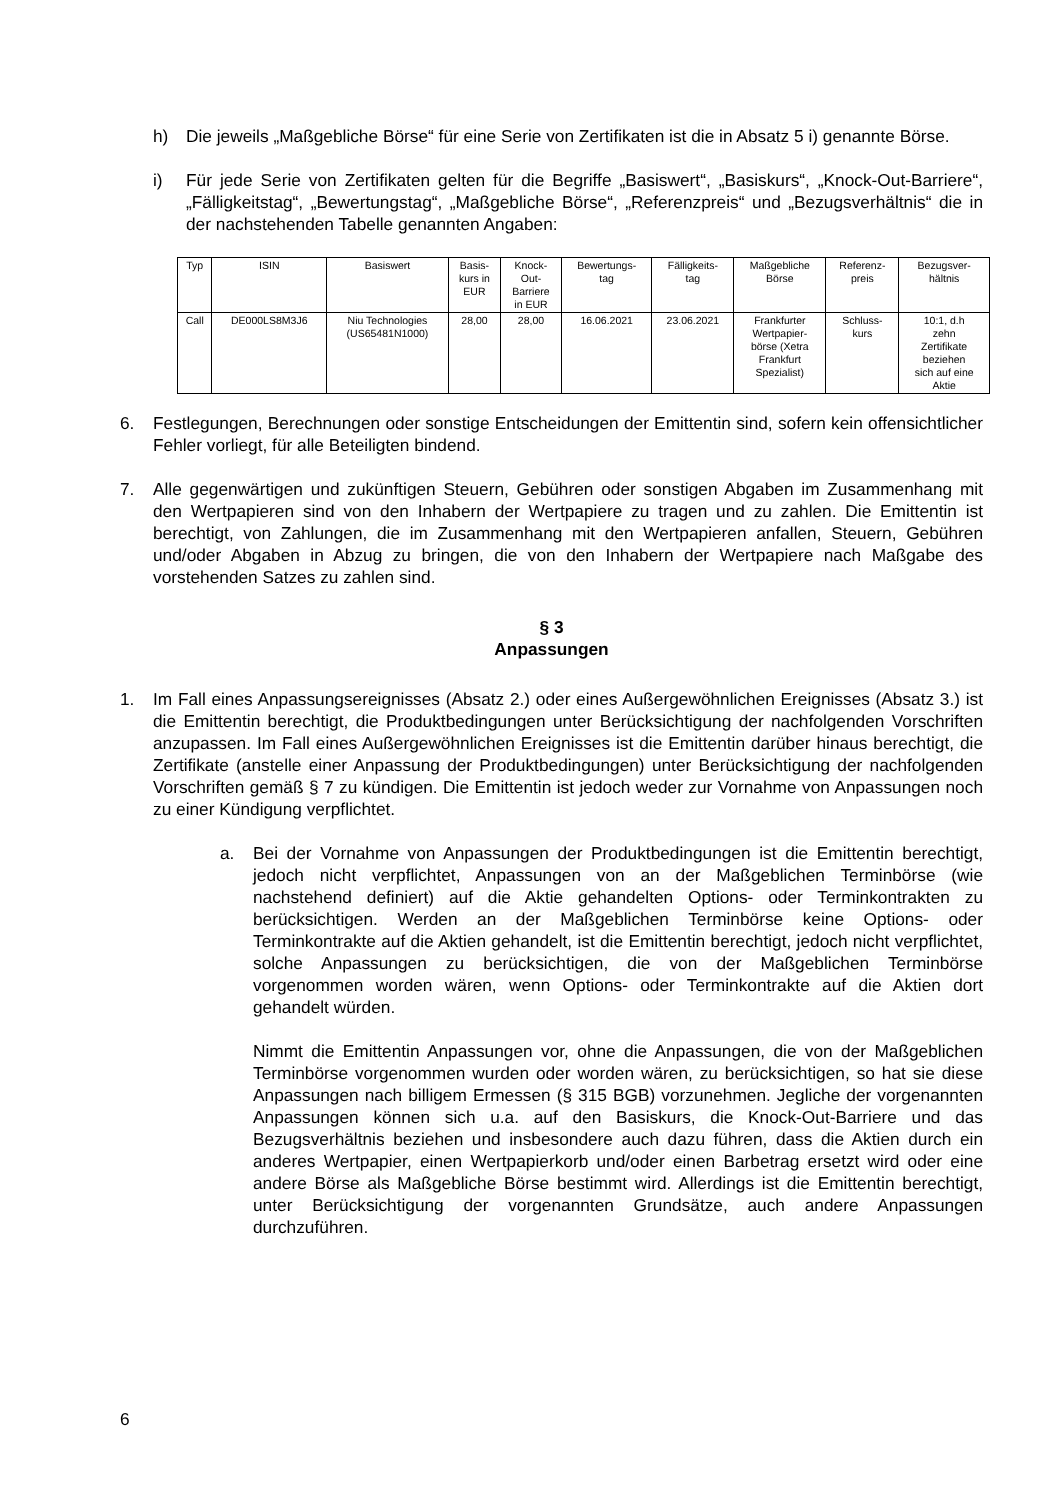h) Die jeweils „Maßgebliche Börse“ für eine Serie von Zertifikaten ist die in Absatz 5 i) genannte Börse.
i) Für jede Serie von Zertifikaten gelten für die Begriffe „Basiswert“, „Basiskurs“, „Knock-Out-Barriere“, „Fälligkeitstag“, „Bewertungstag“, „Maßgebliche Börse“, „Referenzpreis“ und „Bezugsverhältnis“ die in der nachstehenden Tabelle genannten Angaben:
| Typ | ISIN | Basiswert | Basis- kurs in EUR | Knock- Out- Barriere in EUR | Bewertungs- tag | Fälligkeits- tag | Maßgebliche Börse | Referenz- preis | Bezugsver- hältnis |
| Call | DE000LS8M3J6 | Niu Technologies (US65481N1000) | 28,00 | 28,00 | 16.06.2021 | 23.06.2021 | Frankfurter Wertpapier- börse (Xetra Frankfurt Spezialist) | Schluss- kurs | 10:1, d.h zehn Zertifikate beziehen sich auf eine Aktie |
6. Festlegungen, Berechnungen oder sonstige Entscheidungen der Emittentin sind, sofern kein offensichtlicher Fehler vorliegt, für alle Beteiligten bindend.
7. Alle gegenwärtigen und zukünftigen Steuern, Gebühren oder sonstigen Abgaben im Zusammenhang mit den Wertpapieren sind von den Inhabern der Wertpapiere zu tragen und zu zahlen. Die Emittentin ist berechtigt, von Zahlungen, die im Zusammenhang mit den Wertpapieren anfallen, Steuern, Gebühren und/oder Abgaben in Abzug zu bringen, die von den Inhabern der Wertpapiere nach Maßgabe des vorstehenden Satzes zu zahlen sind.
§ 3
Anpassungen
1. Im Fall eines Anpassungsereignisses (Absatz 2.) oder eines Außergewöhnlichen Ereignisses (Absatz 3.) ist die Emittentin berechtigt, die Produktbedingungen unter Berücksichtigung der nachfolgenden Vorschriften anzupassen. Im Fall eines Außergewöhnlichen Ereignisses ist die Emittentin darüber hinaus berechtigt, die Zertifikate (anstelle einer Anpassung der Produktbedingungen) unter Berücksichtigung der nachfolgenden Vorschriften gemäß § 7 zu kündigen. Die Emittentin ist jedoch weder zur Vornahme von Anpassungen noch zu einer Kündigung verpflichtet.
a. Bei der Vornahme von Anpassungen der Produktbedingungen ist die Emittentin berechtigt, jedoch nicht verpflichtet, Anpassungen von an der Maßgeblichen Terminbörse (wie nachstehend definiert) auf die Aktie gehandelten Options- oder Terminkontrakten zu berücksichtigen. Werden an der Maßgeblichen Terminbörse keine Options- oder Terminkontrakte auf die Aktien gehandelt, ist die Emittentin berechtigt, jedoch nicht verpflichtet, solche Anpassungen zu berücksichtigen, die von der Maßgeblichen Terminbörse vorgenommen worden wären, wenn Options- oder Terminkontrakte auf die Aktien dort gehandelt würden.
Nimmt die Emittentin Anpassungen vor, ohne die Anpassungen, die von der Maßgeblichen Terminbörse vorgenommen wurden oder worden wären, zu berücksichtigen, so hat sie diese Anpassungen nach billigem Ermessen (§ 315 BGB) vorzunehmen. Jegliche der vorgenannten Anpassungen können sich u.a. auf den Basiskurs, die Knock-Out-Barriere und das Bezugsverhältnis beziehen und insbesondere auch dazu führen, dass die Aktien durch ein anderes Wertpapier, einen Wertpapierkorb und/oder einen Barbetrag ersetzt wird oder eine andere Börse als Maßgebliche Börse bestimmt wird. Allerdings ist die Emittentin berechtigt, unter Berücksichtigung der vorgenannten Grundsätze, auch andere Anpassungen durchzuführen.
6